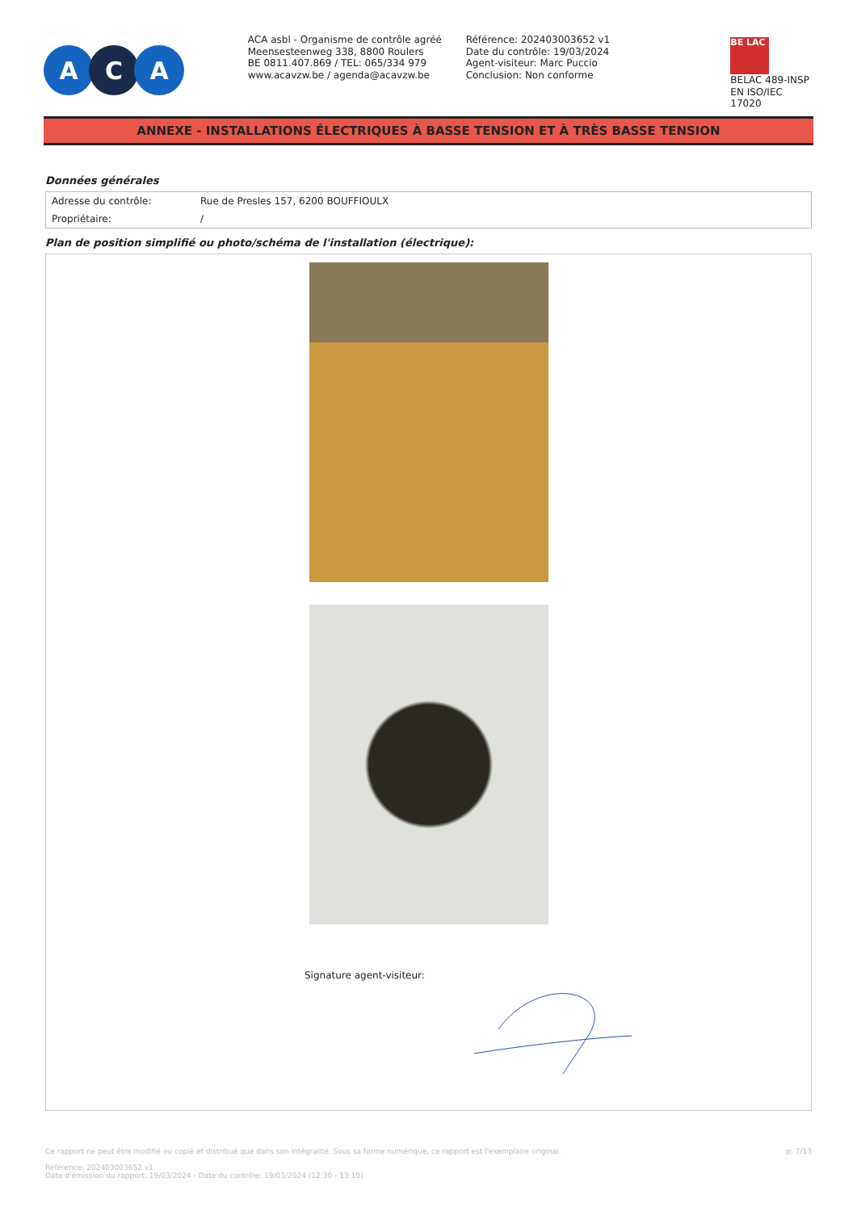A C A
ACA asbl - Organisme de contrôle agréé
Meensesteenweg 338, 8800 Roulers
BE 0811.407.869 / TEL: 065/334 979
www.acavzw.be / agenda@acavzw.be
Référence: 202403003652 v1
Date du contrôle: 19/03/2024
Agent-visiteur: Marc Puccio
Conclusion: Non conforme
BE LAC
BELAC 489-INSP
EN ISO/IEC 17020
ANNEXE - INSTALLATIONS ÉLECTRIQUES À BASSE TENSION ET À TRÈS BASSE TENSION
Données générales
| Adresse du contrôle: | Rue de Presles 157, 6200 BOUFFIOULX |
| Propriétaire: | / |
Plan de position simplifié ou photo/schéma de l'installation (électrique):
Signature agent-visiteur:
Ce rapport ne peut être modifié ou copié et distribué que dans son intégralité. Sous sa forme numérique, ce rapport est l'exemplaire original.
Référence: 202403003652 v1
Date d'émission du rapport: 19/03/2024 - Date du contrôle: 19/03/2024 (12:30 - 13:10)
p. 7/13